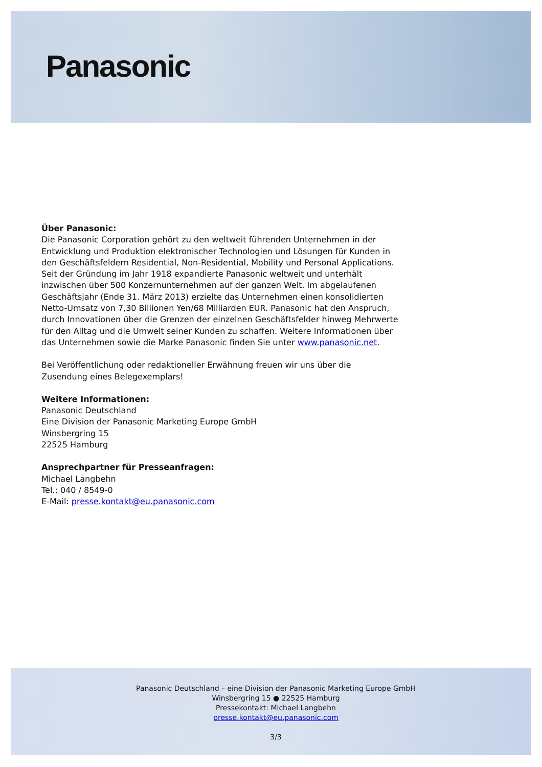Panasonic
Über Panasonic:
Die Panasonic Corporation gehört zu den weltweit führenden Unternehmen in der Entwicklung und Produktion elektronischer Technologien und Lösungen für Kunden in den Geschäftsfeldern Residential, Non-Residential, Mobility und Personal Applications. Seit der Gründung im Jahr 1918 expandierte Panasonic weltweit und unterhält inzwischen über 500 Konzernunternehmen auf der ganzen Welt. Im abgelaufenen Geschäftsjahr (Ende 31. März 2013) erzielte das Unternehmen einen konsolidierten Netto-Umsatz von 7,30 Billionen Yen/68 Milliarden EUR. Panasonic hat den Anspruch, durch Innovationen über die Grenzen der einzelnen Geschäftsfelder hinweg Mehrwerte für den Alltag und die Umwelt seiner Kunden zu schaffen. Weitere Informationen über das Unternehmen sowie die Marke Panasonic finden Sie unter www.panasonic.net.
Bei Veröffentlichung oder redaktioneller Erwähnung freuen wir uns über die Zusendung eines Belegexemplars!
Weitere Informationen:
Panasonic Deutschland
Eine Division der Panasonic Marketing Europe GmbH
Winsbergring 15
22525 Hamburg
Ansprechpartner für Presseanfragen:
Michael Langbehn
Tel.: 040 / 8549-0
E-Mail: presse.kontakt@eu.panasonic.com
Panasonic Deutschland – eine Division der Panasonic Marketing Europe GmbH
Winsbergring 15 ● 22525 Hamburg
Pressekontakt: Michael Langbehn
presse.kontakt@eu.panasonic.com
3/3